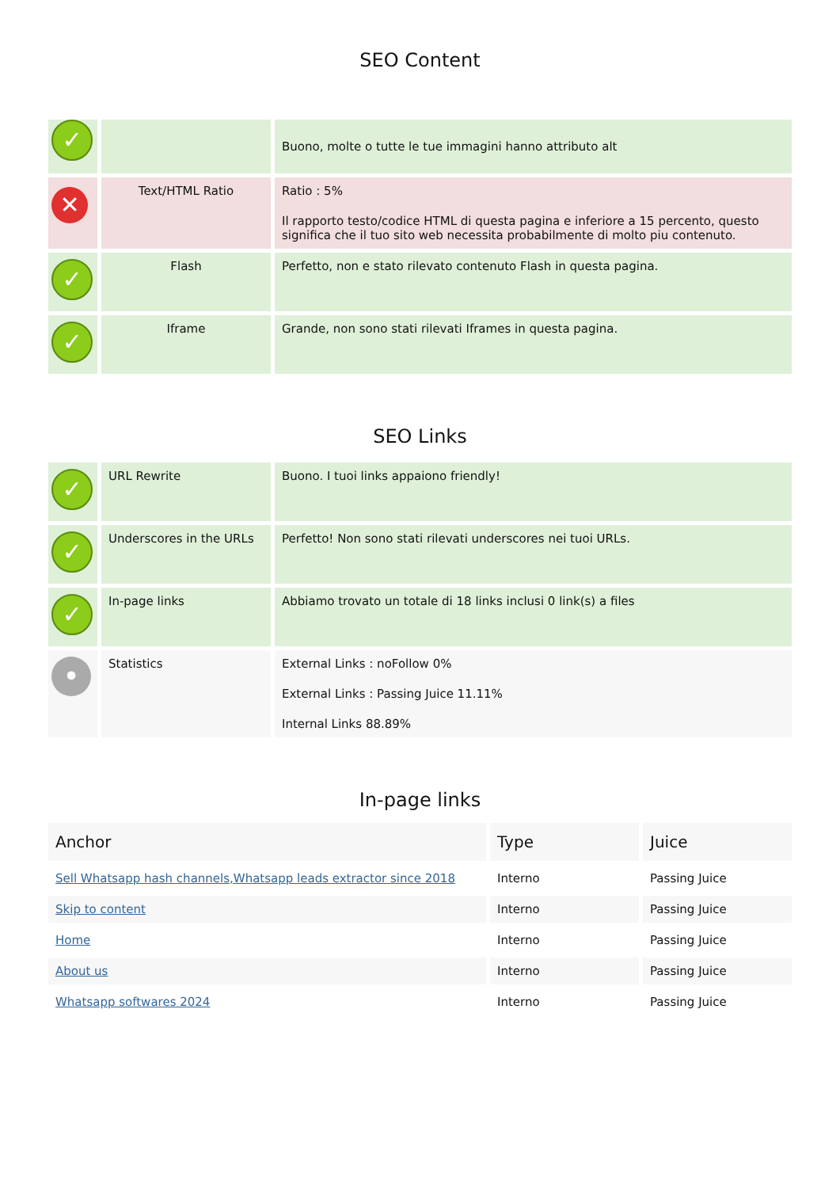SEO Content
| ✓ | | Buono, molte o tutte le tue immagini hanno attributo alt |
| ✕ | Text/HTML Ratio | Ratio : 5% Il rapporto testo/codice HTML di questa pagina e inferiore a 15 percento, questo significa che il tuo sito web necessita probabilmente di molto piu contenuto. |
| ✓ | Flash | Perfetto, non e stato rilevato contenuto Flash in questa pagina. |
| ✓ | Iframe | Grande, non sono stati rilevati Iframes in questa pagina. |
SEO Links
| ✓ | URL Rewrite | Buono. I tuoi links appaiono friendly! |
| ✓ | Underscores in the URLs | Perfetto! Non sono stati rilevati underscores nei tuoi URLs. |
| ✓ | In-page links | Abbiamo trovato un totale di 18 links inclusi 0 link(s) a files |
| • | Statistics | External Links : noFollow 0% External Links : Passing Juice 11.11% Internal Links 88.89% |
In-page links
| Anchor | Type | Juice |
| --- | --- | --- |
| Sell Whatsapp hash channels,Whatsapp leads extractor since 2018 | Interno | Passing Juice |
| Skip to content | Interno | Passing Juice |
| Home | Interno | Passing Juice |
| About us | Interno | Passing Juice |
| Whatsapp softwares 2024 | Interno | Passing Juice |